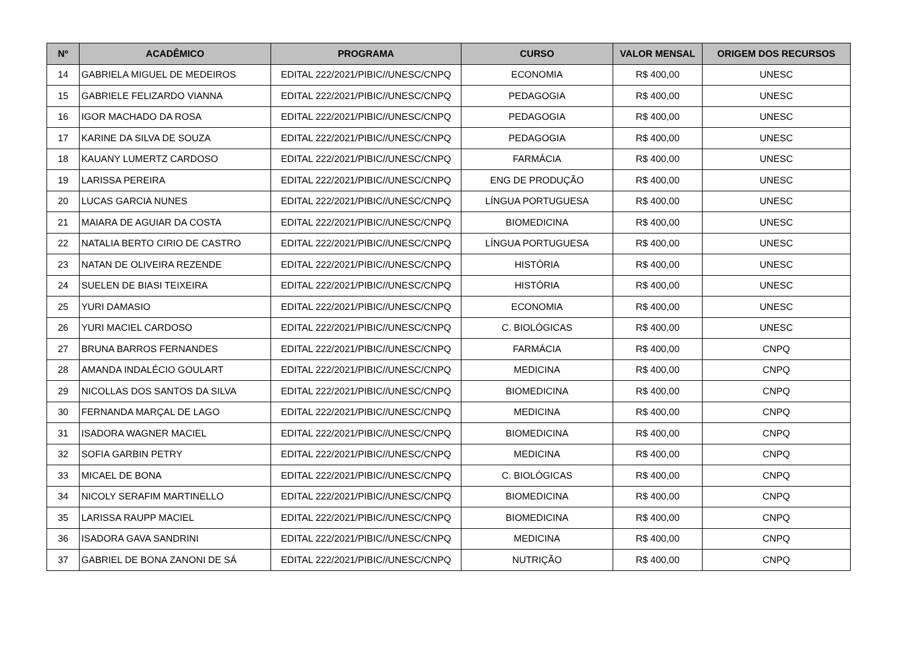| Nº | ACADÊMICO | PROGRAMA | CURSO | VALOR MENSAL | ORIGEM DOS RECURSOS |
| --- | --- | --- | --- | --- | --- |
| 14 | GABRIELA MIGUEL DE MEDEIROS | EDITAL 222/2021/PIBIC//UNESC/CNPQ | ECONOMIA | R$ 400,00 | UNESC |
| 15 | GABRIELE FELIZARDO VIANNA | EDITAL 222/2021/PIBIC//UNESC/CNPQ | PEDAGOGIA | R$ 400,00 | UNESC |
| 16 | IGOR MACHADO DA ROSA | EDITAL 222/2021/PIBIC//UNESC/CNPQ | PEDAGOGIA | R$ 400,00 | UNESC |
| 17 | KARINE DA SILVA DE SOUZA | EDITAL 222/2021/PIBIC//UNESC/CNPQ | PEDAGOGIA | R$ 400,00 | UNESC |
| 18 | KAUANY LUMERTZ CARDOSO | EDITAL 222/2021/PIBIC//UNESC/CNPQ | FARMÁCIA | R$ 400,00 | UNESC |
| 19 | LARISSA PEREIRA | EDITAL 222/2021/PIBIC//UNESC/CNPQ | ENG DE PRODUÇÃO | R$ 400,00 | UNESC |
| 20 | LUCAS GARCIA NUNES | EDITAL 222/2021/PIBIC//UNESC/CNPQ | LÍNGUA PORTUGUESA | R$ 400,00 | UNESC |
| 21 | MAIARA DE AGUIAR DA COSTA | EDITAL 222/2021/PIBIC//UNESC/CNPQ | BIOMEDICINA | R$ 400,00 | UNESC |
| 22 | NATALIA BERTO CIRIO DE CASTRO | EDITAL 222/2021/PIBIC//UNESC/CNPQ | LÍNGUA PORTUGUESA | R$ 400,00 | UNESC |
| 23 | NATAN DE OLIVEIRA REZENDE | EDITAL 222/2021/PIBIC//UNESC/CNPQ | HISTÓRIA | R$ 400,00 | UNESC |
| 24 | SUELEN DE BIASI TEIXEIRA | EDITAL 222/2021/PIBIC//UNESC/CNPQ | HISTÓRIA | R$ 400,00 | UNESC |
| 25 | YURI DAMASIO | EDITAL 222/2021/PIBIC//UNESC/CNPQ | ECONOMIA | R$ 400,00 | UNESC |
| 26 | YURI MACIEL CARDOSO | EDITAL 222/2021/PIBIC//UNESC/CNPQ | C. BIOLÓGICAS | R$ 400,00 | UNESC |
| 27 | BRUNA BARROS FERNANDES | EDITAL 222/2021/PIBIC//UNESC/CNPQ | FARMÁCIA | R$ 400,00 | CNPQ |
| 28 | AMANDA INDALÉCIO GOULART | EDITAL 222/2021/PIBIC//UNESC/CNPQ | MEDICINA | R$ 400,00 | CNPQ |
| 29 | NICOLLAS DOS SANTOS DA SILVA | EDITAL 222/2021/PIBIC//UNESC/CNPQ | BIOMEDICINA | R$ 400,00 | CNPQ |
| 30 | FERNANDA MARÇAL DE LAGO | EDITAL 222/2021/PIBIC//UNESC/CNPQ | MEDICINA | R$ 400,00 | CNPQ |
| 31 | ISADORA WAGNER MACIEL | EDITAL 222/2021/PIBIC//UNESC/CNPQ | BIOMEDICINA | R$ 400,00 | CNPQ |
| 32 | SOFIA GARBIN PETRY | EDITAL 222/2021/PIBIC//UNESC/CNPQ | MEDICINA | R$ 400,00 | CNPQ |
| 33 | MICAEL DE BONA | EDITAL 222/2021/PIBIC//UNESC/CNPQ | C. BIOLÓGICAS | R$ 400,00 | CNPQ |
| 34 | NICOLY SERAFIM MARTINELLO | EDITAL 222/2021/PIBIC//UNESC/CNPQ | BIOMEDICINA | R$ 400,00 | CNPQ |
| 35 | LARISSA RAUPP MACIEL | EDITAL 222/2021/PIBIC//UNESC/CNPQ | BIOMEDICINA | R$ 400,00 | CNPQ |
| 36 | ISADORA GAVA SANDRINI | EDITAL 222/2021/PIBIC//UNESC/CNPQ | MEDICINA | R$ 400,00 | CNPQ |
| 37 | GABRIEL DE BONA ZANONI DE SÁ | EDITAL 222/2021/PIBIC//UNESC/CNPQ | NUTRIÇÃO | R$ 400,00 | CNPQ |